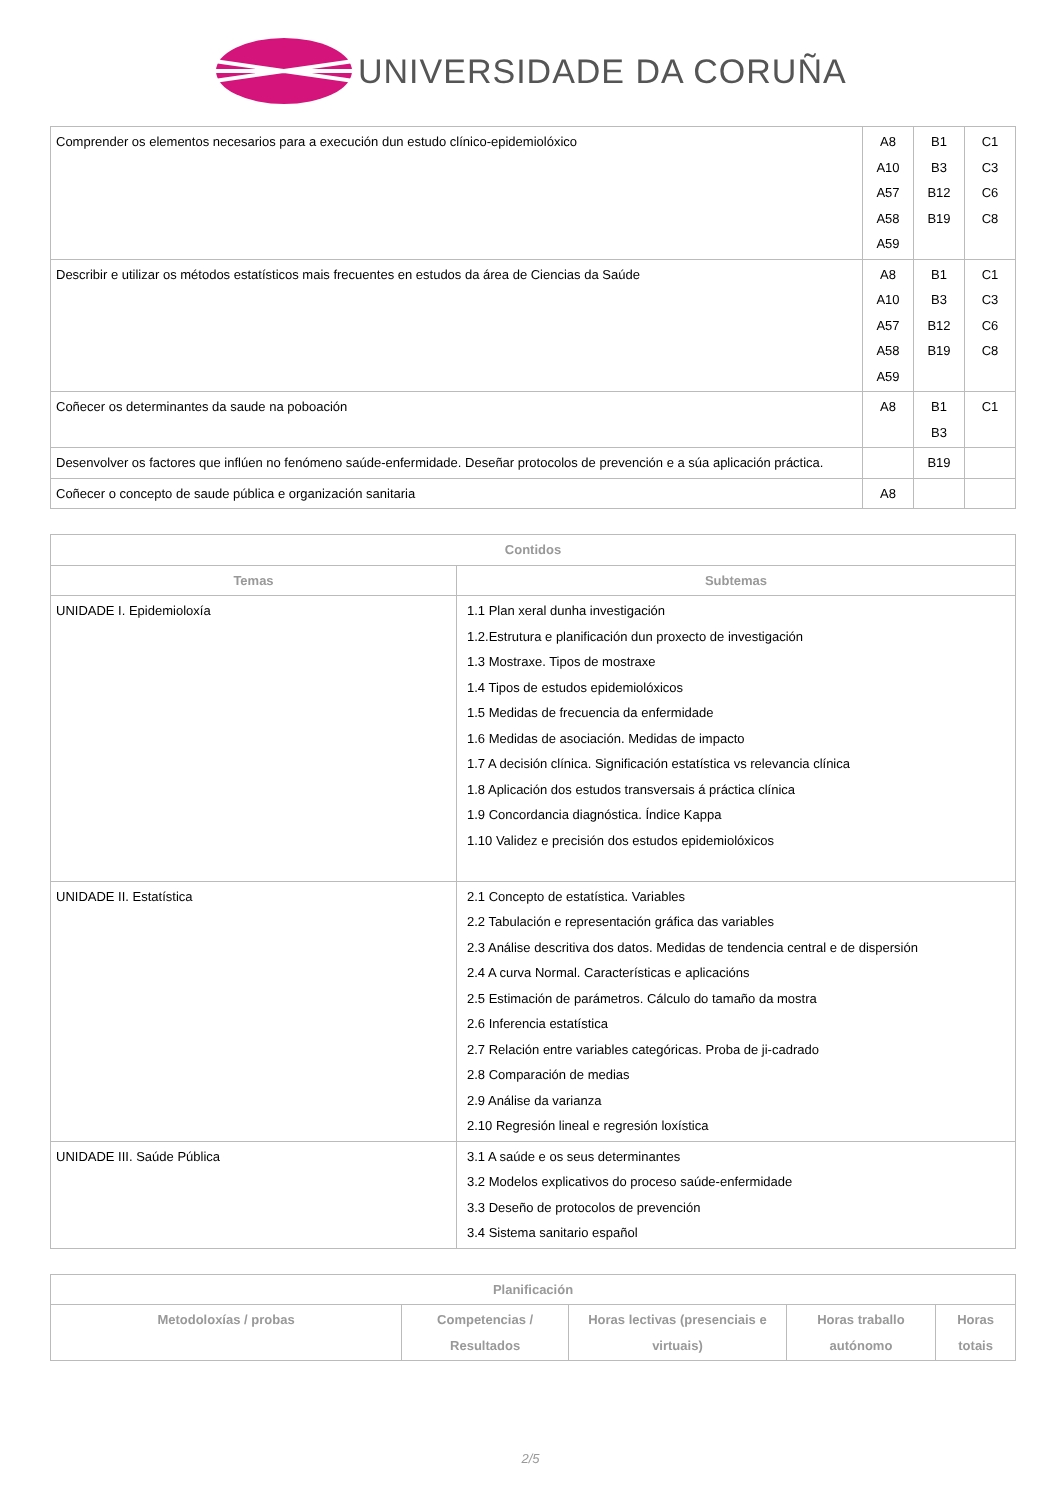UNIVERSIDADE DA CORUÑA
| Comprender os elementos necesarios para a execución dun estudo clínico-epidemiolóxico | A8 A10 A57 A58 A59 | B1 B3 B12 B19 | C1 C3 C6 C8 |
| Describir e utilizar os métodos estatísticos mais frecuentes en estudos da área de Ciencias da Saúde | A8 A10 A57 A58 A59 | B1 B3 B12 B19 | C1 C3 C6 C8 |
| Coñecer os determinantes da saude na poboación | A8 | B1 B3 | C1 |
| Desenvolver os factores que inflúen no fenómeno saúde-enfermidade. Deseñar protocolos de prevención e a súa aplicación práctica. | | B19 | |
| Coñecer o concepto de saude pública e organización sanitaria | A8 | | |
| Contidos | |
| --- | --- |
| Temas | Subtemas |
| UNIDADE I. Epidemioloxía | 1.1 Plan xeral dunha investigación 1.2.Estrutura e planificación dun proxecto de investigación 1.3 Mostraxe. Tipos de mostraxe 1.4 Tipos de estudos epidemiolóxicos 1.5 Medidas de frecuencia da enfermidade 1.6 Medidas de asociación. Medidas de impacto 1.7 A decisión clínica. Significación estatística vs relevancia clínica 1.8 Aplicación dos estudos transversais á práctica clínica 1.9 Concordancia diagnóstica. Índice Kappa 1.10 Validez e precisión dos estudos epidemiolóxicos |
| UNIDADE II. Estatística | 2.1 Concepto de estatística. Variables 2.2 Tabulación e representación gráfica das variables 2.3 Análise descritiva dos datos. Medidas de tendencia central e de dispersión 2.4 A curva Normal. Características e aplicacións 2.5 Estimación de parámetros. Cálculo do tamaño da mostra 2.6 Inferencia estatística 2.7 Relación entre variables categóricas. Proba de ji-cadrado 2.8 Comparación de medias 2.9 Análise da varianza 2.10 Regresión lineal e regresión loxística |
| UNIDADE III. Saúde Pública | 3.1 A saúde e os seus determinantes 3.2 Modelos explicativos do proceso saúde-enfermidade 3.3 Deseño de protocolos de prevención 3.4 Sistema sanitario español |
| Planificación | | | | |
| --- | --- | --- | --- | --- |
| Metodoloxías / probas | Competencias / Resultados | Horas lectivas (presenciais e virtuais) | Horas traballo autónomo | Horas totais |
2/5